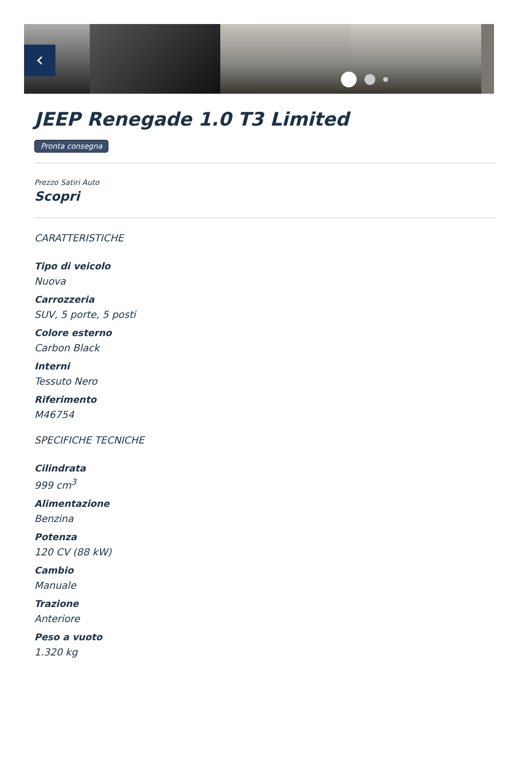‹
JEEP Renegade 1.0 T3 Limited
Pronta consegna
Prezzo Satiri Auto
Scopri
CARATTERISTICHE
Tipo di veicolo
Nuova
Carrozzeria
SUV, 5 porte, 5 posti
Colore esterno
Carbon Black
Interni
Tessuto Nero
Riferimento
M46754
SPECIFICHE TECNICHE
Cilindrata
999 cm<sup>3</sup>
Alimentazione
Benzina
Potenza
120 CV (88 kW)
Cambio
Manuale
Trazione
Anteriore
Peso a vuoto
1.320 kg